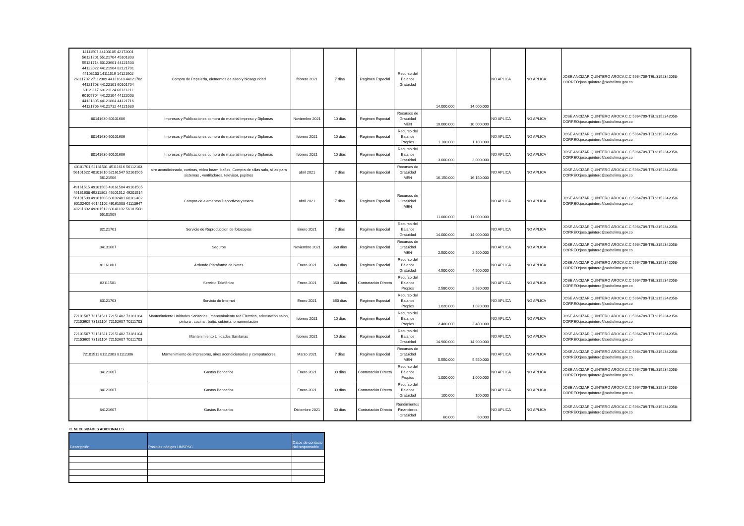| 14111507 44103105 42172001 56121201 55121704 45101803 55121714 60123601 44121503 44122022 44121904 82121701 44103103 14111519 14121902 26111702 27112309 44121618 44121702 44121708 44122101 60101704 60121117 60121124 60121211 60105704 44122104 44122003 44121805 44121804 44121716 44121706 44121712 44121630 | Compra de Papelería, elementos de aseo y bioseguridad | febrero 2021 | 7 dias | Regimen Especial | Recurso del Balance Gratuidad | 14.000.000 | 14.000.000 | NO APLICA | NO APLICA | JOSE ANCIZAR QUINTERO AROCA C.C 5964709-TEL:3152342058-CORREO:jose.quintero@sedtolima.gov.co |
| 80141630 60101606 | Impresos y Publicaciones compra de material impreso y Diplomas | Noviembre 2021 | 10 dias | Regimen Especial | Recursos de Gratuidad MEN | 10.000.000 | 10.000.000 | NO APLICA | NO APLICA | JOSE ANCIZAR QUINTERO AROCA C.C 5964709-TEL:3152342058-CORREO:jose.quintero@sedtolima.gov.co |
| 80141630 60101606 | Impresos y Publicaciones compra de material impreso y Diplomas | febrero 2021 | 10 dias | Regimen Especial | Recurso del Balance Propios | 1.100.000 | 1.100.000 | NO APLICA | NO APLICA | JOSE ANCIZAR QUINTERO AROCA C.C 5964709-TEL:3152342058-CORREO:jose.quintero@sedtolima.gov.co |
| 80141630 60101606 | Impresos y Publicaciones compra de material impreso y Diplomas | febrero 2021 | 10 dias | Regimen Especial | Recurso del Balance Gratuidad | 3.000.000 | 3.000.000 | NO APLICA | NO APLICA | JOSE ANCIZAR QUINTERO AROCA C.C 5964709-TEL:3152342058-CORREO:jose.quintero@sedtolima.gov.co |
| 40101701 52131501 45111616 56112103 56101522 40101610 52161547 52161505 56121506 | aire acondicionado, cortinas, video beam, bafles, Compra de sillas sala, sillas para sistemas , ventiladores, televisor, pupitres | abril 2021 | 7 dias | Regimen Especial | Recursos de Gratuidad MEN | 16.150.000 | 16.150.000 | NO APLICA | NO APLICA | JOSE ANCIZAR QUINTERO AROCA C.C 5964709-TEL:3152342058-CORREO:jose.quintero@sedtolima.gov.co |
| 49161515 49161505 49161504 49161505 49161608 49211802 49201512 49201514 56101508 49161608 60102401 60102402 60102409 60141102 46161508 41113647 49211802 49201512 60141102 56101508 55101509 | Compra de elementos Deportivos y textos | abril 2021 | 7 dias | Regimen Especial | Recursos de Gratuidad MEN | 11.000.000 | 11.000.000 | NO APLICA | NO APLICA | JOSE ANCIZAR QUINTERO AROCA C.C 5964709-TEL:3152342058-CORREO:jose.quintero@sedtolima.gov.co |
| 82121701 | Servicio de Reproduccion de fotocopias | Enero 2021 | 7 dias | Regimen Especial | Recurso del Balance Gratuidad | 14.000.000 | 14.000.000 | NO APLICA | NO APLICA | JOSE ANCIZAR QUINTERO AROCA C.C 5964709-TEL:3152342058-CORREO:jose.quintero@sedtolima.gov.co |
| 84131607 | Seguros | Noviembre 2021 | 360 dias | Regimen Especial | Recursos de Gratuidad MEN | 2.500.000 | 2.500.000 | NO APLICA | NO APLICA | JOSE ANCIZAR QUINTERO AROCA C.C 5964709-TEL:3152342058-CORREO:jose.quintero@sedtolima.gov.co |
| 81161801 | Arriendo Plataforma de Notas | Enero 2021 | 360 dias | Regimen Especial | Recurso del Balance Gratuidad | 4.500.000 | 4.500.000 | NO APLICA | NO APLICA | JOSE ANCIZAR QUINTERO AROCA C.C 5964709-TEL:3152342058-CORREO:jose.quintero@sedtolima.gov.co |
| 83111501 | Servicio Telefónico | Enero 2021 | 360 dias | Contratación Directa | Recurso del Balance Propios | 2.580.000 | 2.580.000 | NO APLICA | NO APLICA | JOSE ANCIZAR QUINTERO AROCA C.C 5964709-TEL:3152342058-CORREO:jose.quintero@sedtolima.gov.co |
| 83121703 | Servicio de Internet | Enero 2021 | 360 dias | Regimen Especial | Recurso del Balance Propios | 1.020.000 | 1.020.000 | NO APLICA | NO APLICA | JOSE ANCIZAR QUINTERO AROCA C.C 5964709-TEL:3152342058-CORREO:jose.quintero@sedtolima.gov.co |
| 72101507 72151511 72151402 73181104 72153605 73181104 72152607 70111703 | Mantenimiento Unidades Sanitarias , mantenimiento red Electrica, adecuación salón, pintura , cocina , baño, cubierta, ornamentación | febrero 2021 | 10 dias | Regimen Especial | Recurso del Balance Propios | 2.400.000 | 2.400.000 | NO APLICA | NO APLICA | JOSE ANCIZAR QUINTERO AROCA C.C 5964709-TEL:3152342058-CORREO:jose.quintero@sedtolima.gov.co |
| 72101507 72151511 72151402 73181104 72153605 73181104 72152607 70111703 | Mantenimiento Unidades Sanitarias | febrero 2021 | 10 dias | Regimen Especial | Recurso del Balance Gratuidad | 14.900.000 | 14.900.000 | NO APLICA | NO APLICA | JOSE ANCIZAR QUINTERO AROCA C.C 5964709-TEL:3152342058-CORREO:jose.quintero@sedtolima.gov.co |
| 72101511 81112303 81112306 | Mantenimiento de impresoras, aires acondicionados y computadores | Marzo 2021 | 7 dias | Regimen Especial | Recursos de Gratuidad MEN | 5.550.000 | 5.550.000 | NO APLICA | NO APLICA | JOSE ANCIZAR QUINTERO AROCA C.C 5964709-TEL:3152342058-CORREO:jose.quintero@sedtolima.gov.co |
| 84121607 | Gastos Bancarios | Enero 2021 | 30 dias | Contratación Directa | Recurso del Balance Propios | 1.000.000 | 1.000.000 | NO APLICA | NO APLICA | JOSE ANCIZAR QUINTERO AROCA C.C 5964709-TEL:3152342058-CORREO:jose.quintero@sedtolima.gov.co |
| 84121607 | Gastos Bancarios | Enero 2021 | 30 dias | Contratación Directa | Recurso del Balance Gratuidad | 100.000 | 100.000 | NO APLICA | NO APLICA | JOSE ANCIZAR QUINTERO AROCA C.C 5964709-TEL:3152342058-CORREO:jose.quintero@sedtolima.gov.co |
| 84121607 | Gastos Bancarios | Diciembre 2021 | 30 dias | Contratación Directa | Rendimientos Financieros Gratuidad | 60.000 | 60.000 | NO APLICA | NO APLICA | JOSE ANCIZAR QUINTERO AROCA C.C 5964709-TEL:3152342058-CORREO:jose.quintero@sedtolima.gov.co |
C. NECESIDADES ADICIONALES
| Descripción | Posibles códigos UNSPSC | Datos de contacto del responsable |
| --- | --- | --- |